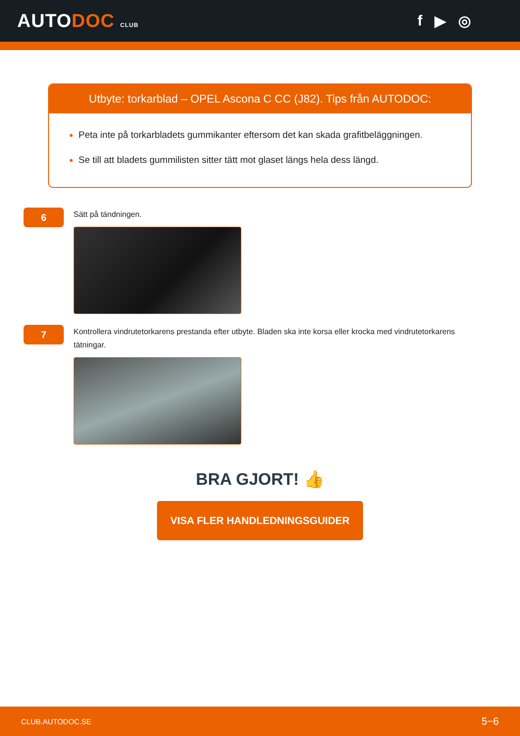AUTODOC CLUB
f ▶ ◎
Utbyte: torkarblad – OPEL Ascona C CC (J82). Tips från AUTODOC:
Peta inte på torkarbladets gummikanter eftersom det kan skada grafitbeläggningen.
Se till att bladets gummilisten sitter tätt mot glaset längs hela dess längd.
6
Sätt på tändningen.
7
Kontrollera vindrutetorkarens prestanda efter utbyte. Bladen ska inte korsa eller krocka med vindrutetorkarens tätningar.
BRA GJORT! 👍
VISA FLER HANDLEDNINGSGUIDER
CLUB.AUTODOC.SE 5−6